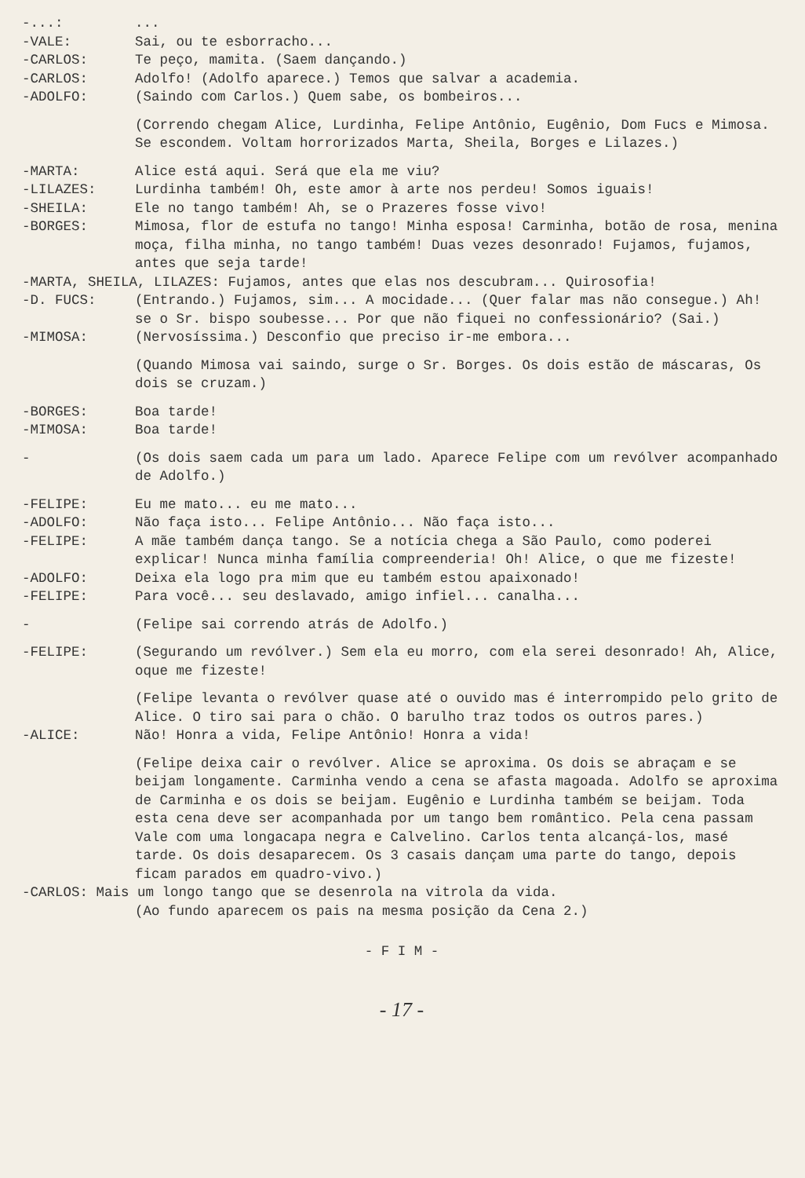-...: ...
-VALE: Sai, ou te esborracho...
-CARLOS: Te peço, mamita. (Saem dançando.)
-CARLOS: Adolfo! (Adolfo aparece.) Temos que salvar a academia.
-ADOLFO: (Saindo com Carlos.) Quem sabe, os bombeiros...
(Correndo chegam Alice, Lurdinha, Felipe Antônio, Eugênio, Dom Fucs e Mimosa. Se escondem. Voltam horrorizados Marta, Sheila, Borges e Lilazes.)
-MARTA: Alice está aqui. Será que ela me viu?
-LILAZES: Lurdinha também! Oh, este amor à arte nos perdeu! Somos iguais!
-SHEILA: Ele no tango também! Ah, se o Prazeres fosse vivo!
-BORGES: Mimosa, flor de estufa no tango! Minha esposa! Carminha, botão de rosa, menina moça, filha minha, no tango também! Duas vezes desonrado! Fujamos, fujamos, antes que seja tarde!
-MARTA, SHEILA, LILAZES: Fujamos, antes que elas nos descubram... Quirosofia!
-D. FUCS: (Entrando.) Fujamos, sim... A mocidade... (Quer falar mas não consegue.) Ah! se o Sr. bispo soubesse... Por que não fiquei no confessionário? (Sai.)
-MIMOSA: (Nervosíssima.) Desconfio que preciso ir-me embora...
(Quando Mimosa vai saindo, surge o Sr. Borges. Os dois estão de máscaras, Os dois se cruzam.)
-BORGES: Boa tarde!
-MIMOSA: Boa tarde!
- (Os dois saem cada um para um lado. Aparece Felipe com um revólver acompanhado de Adolfo.)
-FELIPE: Eu me mato... eu me mato...
-ADOLFO: Não faça isto... Felipe Antônio... Não faça isto...
-FELIPE: A mãe também dança tango. Se a notícia chega a São Paulo, como poderei explicar! Nunca minha família compreenderia! Oh! Alice, o que me fizeste!
-ADOLFO: Deixa ela logo pra mim que eu também estou apaixonado!
-FELIPE: Para você... seu deslavado, amigo infiel... canalha...
- (Felipe sai correndo atrás de Adolfo.)
-FELIPE: (Segurando um revólver.) Sem ela eu morro, com ela serei desonrado! Ah, Alice, oque me fizeste!
(Felipe levanta o revólver quase até o ouvido mas é interrompido pelo grito de Alice. O tiro sai para o chão. O barulho traz todos os outros pares.)
-ALICE: Não! Honra a vida, Felipe Antônio! Honra a vida!
(Felipe deixa cair o revólver. Alice se aproxima. Os dois se abraçam e se beijam longamente. Carminha vendo a cena se afasta magoada. Adolfo se aproxima de Carminha e os dois se beijam. Eugênio e Lurdinha também se beijam. Toda esta cena deve ser acompanhada por um tango bem romântico. Pela cena passam Vale com uma longacapa negra e Calvelino. Carlos tenta alcançá-los, masé tarde. Os dois desaparecem. Os 3 casais dançam uma parte do tango, depois ficam parados em quadro-vivo.)
-CARLOS: Mais um longo tango que se desenrola na vitrola da vida.
(Ao fundo aparecem os pais na mesma posição da Cena 2.)
- F I M -
- 17 -